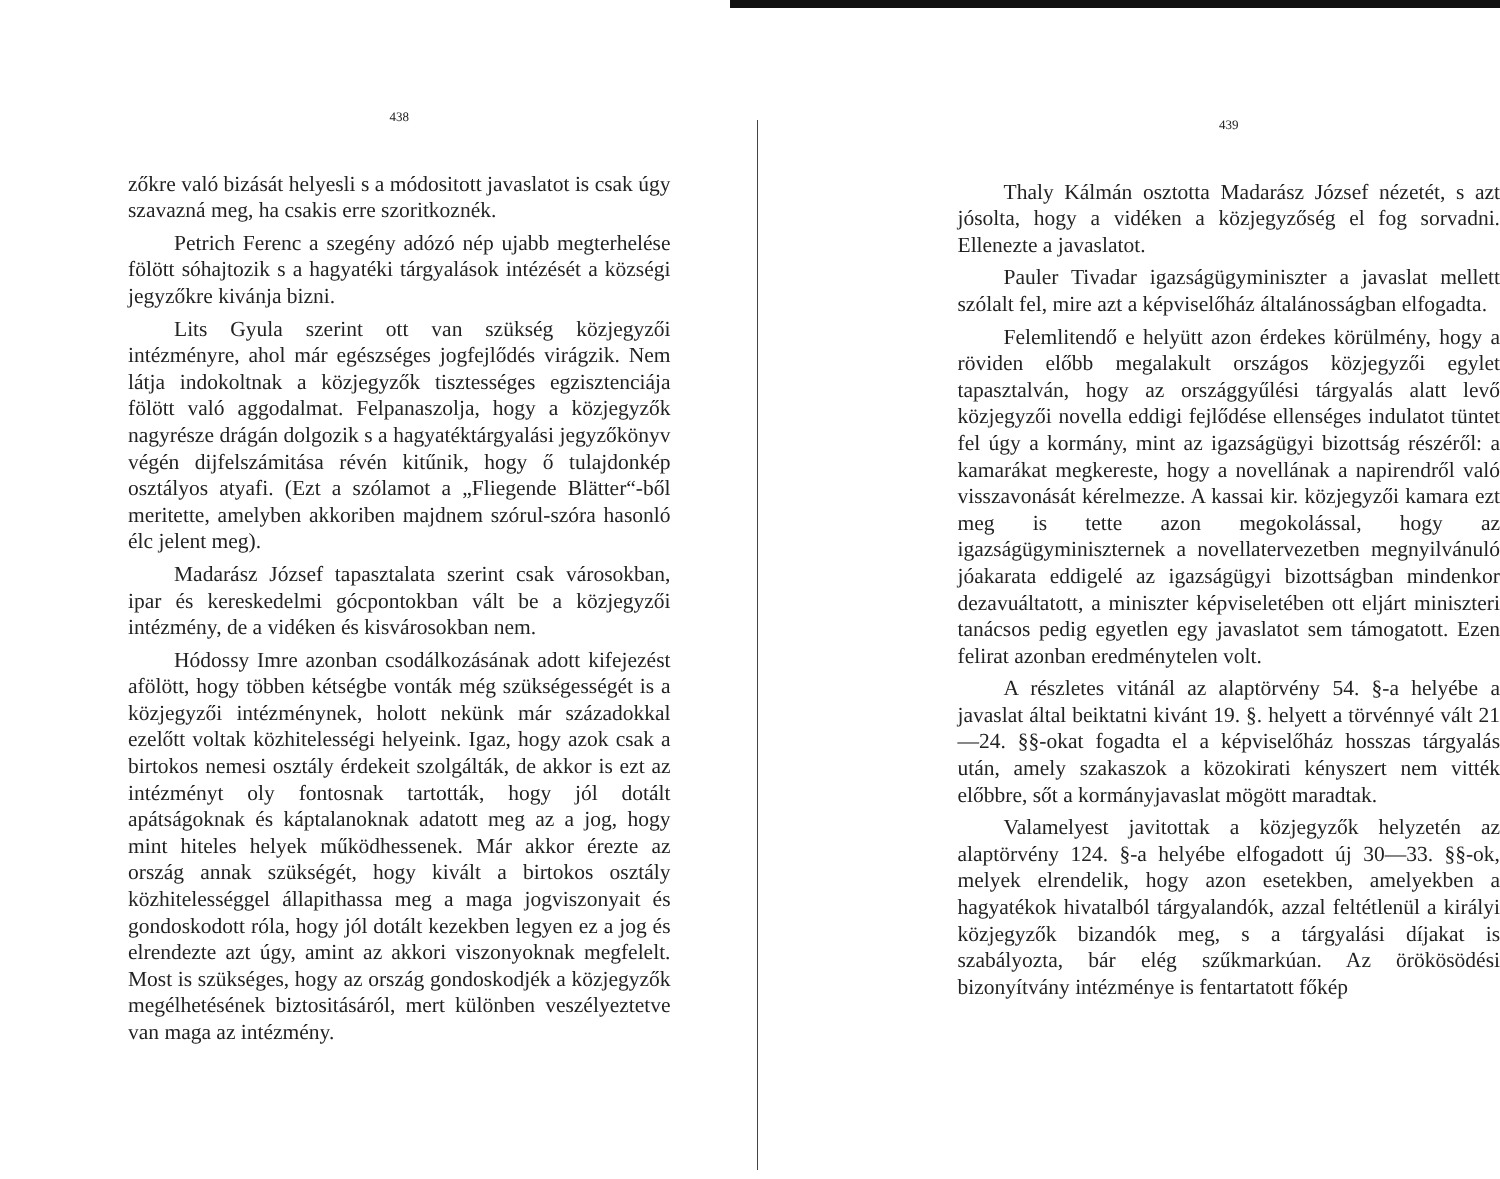438
zőkre való bizását helyesli s a módositott javaslatot is csak úgy szavazná meg, ha csakis erre szoritkoznék.
Petrich Ferenc a szegény adózó nép ujabb megterhelése fölött sóhajtozik s a hagyatéki tárgyalások intézését a községi jegyzőkre kivánja bizni.
Lits Gyula szerint ott van szükség közjegyzői intézményre, ahol már egészséges jogfejlődés virágzik. Nem látja indokoltnak a közjegyzők tisztességes egzisztenciája fölött való aggodalmat. Felpanaszolja, hogy a közjegyzők nagyrésze drágán dolgozik s a hagyatéktárgyalási jegyzőkönyv végén dijfelszámitása révén kitűnik, hogy ő tulajdonkép osztályos atyafi. (Ezt a szólamot a „Fliegende Blätter“-ből meritette, amelyben akkoriben majdnem szórul-szóra hasonló élc jelent meg).
Madarász József tapasztalata szerint csak városokban, ipar és kereskedelmi gócpontokban vált be a közjegyzői intézmény, de a vidéken és kisvárosokban nem.
Hódossy Imre azonban csodálkozásának adott kifejezést afölött, hogy többen kétségbe vonták még szükségességét is a közjegyzői intézménynek, holott nekünk már századokkal ezelőtt voltak közhitelességi helyeink. Igaz, hogy azok csak a birtokos nemesi osztály érdekeit szolgálták, de akkor is ezt az intézményt oly fontosnak tartották, hogy jól dotált apátságoknak és káptalanoknak adatott meg az a jog, hogy mint hiteles helyek működhessenek. Már akkor érezte az ország annak szükségét, hogy kivált a birtokos osztály közhitelességgel állapithassa meg a maga jogviszonyait és gondoskodott róla, hogy jól dotált kezekben legyen ez a jog és elrendezte azt úgy, amint az akkori viszonyoknak megfelelt. Most is szükséges, hogy az ország gondoskodjék a közjegyzők megélhetésének biztositásáról, mert különben veszélyeztetve van maga az intézmény.
439
Thaly Kálmán osztotta Madarász József nézetét, s azt jósolta, hogy a vidéken a közjegyzőség el fog sorvadni. Ellenezte a javaslatot.
Pauler Tivadar igazságügyminiszter a javaslat mellett szólalt fel, mire azt a képviselőház általánosságban elfogadta.
Felemlitendő e helyütt azon érdekes körülmény, hogy a röviden előbb megalakult országos közjegyzői egylet tapasztalván, hogy az országgyűlési tárgyalás alatt levő közjegyzői novella eddigi fejlődése ellenséges indulatot tüntet fel úgy a kormány, mint az igazságügyi bizottság részéről: a kamarákat megkereste, hogy a novellának a napirendről való visszavonását kérelmezze. A kassai kir. közjegyzői kamara ezt meg is tette azon megokolással, hogy az igazságügyminiszternek a novellatervezetben megnyilvánuló jóakarata eddigelé az igazságügyi bizottságban mindenkor dezavuáltatott, a miniszter képviseletében ott eljárt miniszteri tanácsos pedig egyetlen egy javaslatot sem támogatott. Ezen felirat azonban eredménytelen volt.
A részletes vitánál az alaptörvény 54. §-a helyébe a javaslat által beiktatni kivánt 19. §. helyett a törvénnyé vált 21—24. §§-okat fogadta el a képviselőház hosszas tárgyalás után, amely szakaszok a közokirati kényszert nem vitték előbbre, sőt a kormányjavaslat mögött maradtak.
Valamelyest javitottak a közjegyzők helyzetén az alaptörvény 124. §-a helyébe elfogadott új 30—33. §§-ok, melyek elrendelik, hogy azon esetekben, amelyekben a hagyatékok hivatalból tárgyalandók, azzal feltétlenül a királyi közjegyzők bizandók meg, s a tárgyalási díjakat is szabályozta, bár elég szűkmarkúan. Az örökösödési bizonyítvány intézménye is fentartatott főkép